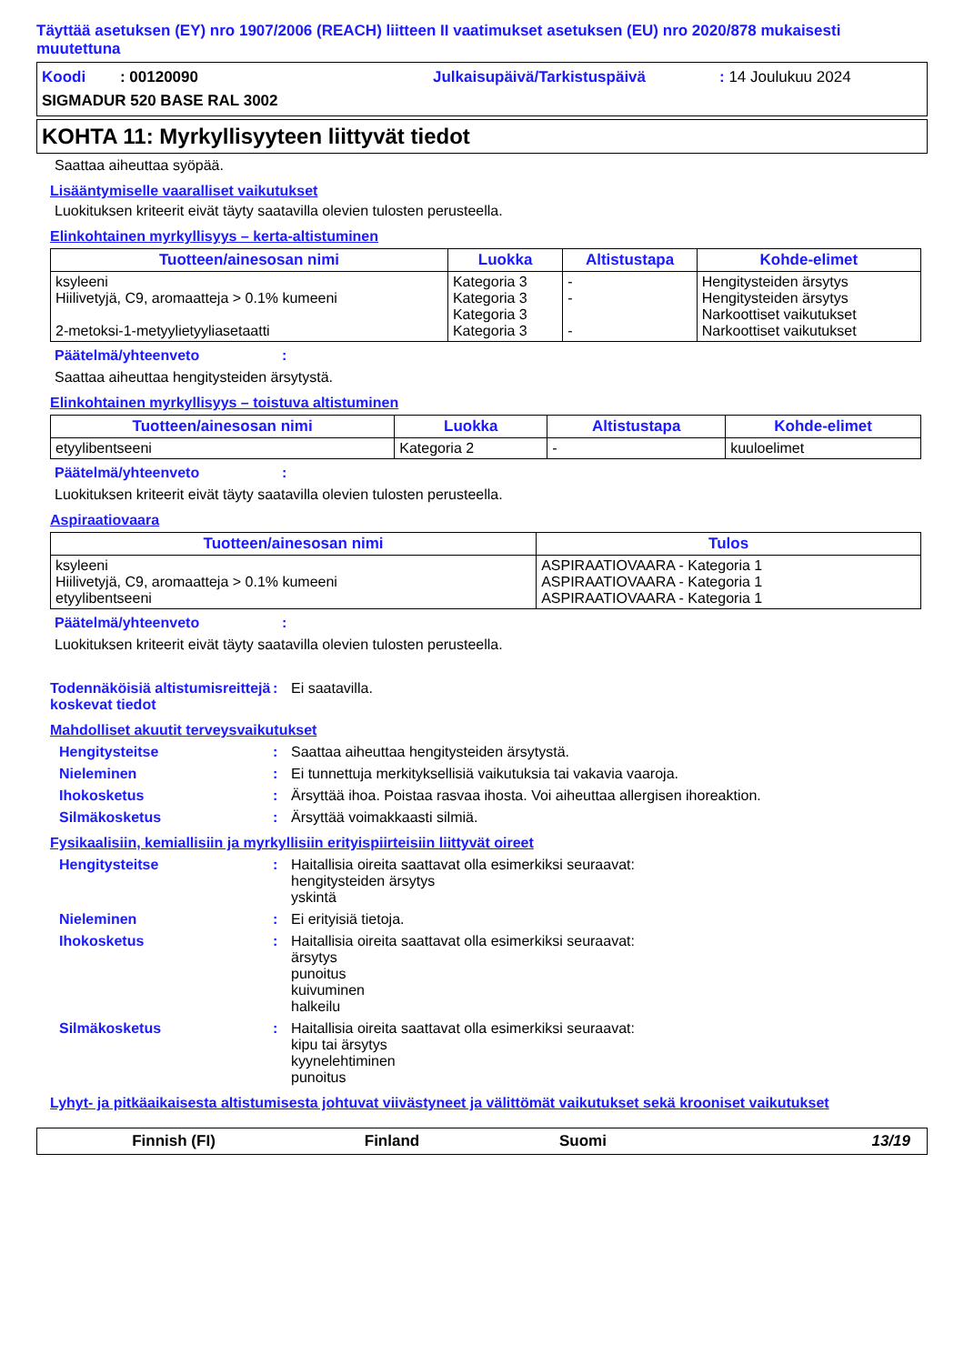Täyttää asetuksen (EY) nro 1907/2006 (REACH) liitteen II vaatimukset asetuksen (EU) nro 2020/878 mukaisesti muutettuna
Koodi : 00120090
Julkaisupäivä/Tarkistuspäivä
: 14 Joulukuu 2024
SIGMADUR 520 BASE RAL 3002
KOHTA 11: Myrkyllisyyteen liittyvät tiedot
Saattaa aiheuttaa syöpää.
Lisääntymiselle vaaralliset vaikutukset
Luokituksen kriteerit eivät täyty saatavilla olevien tulosten perusteella.
Elinkohtainen myrkyllisyys – kerta-altistuminen
| Tuotteen/ainesosan nimi | Luokka | Altistustapa | Kohde-elimet |
| --- | --- | --- | --- |
| ksyleeni Hiilivetyjä, C9, aromaatteja > 0.1% kumeeni 2-metoksi-1-metyylietyyliasetaatti | Kategoria 3 Kategoria 3 Kategoria 3 Kategoria 3 | - - - | Hengitysteiden ärsytys Hengitysteiden ärsytys Narkoottiset vaikutukset Narkoottiset vaikutukset |
Päätelmä/yhteenveto :
Saattaa aiheuttaa hengitysteiden ärsytystä.
Elinkohtainen myrkyllisyys – toistuva altistuminen
| Tuotteen/ainesosan nimi | Luokka | Altistustapa | Kohde-elimet |
| --- | --- | --- | --- |
| etyylibentseeni | Kategoria 2 | - | kuuloelimet |
Päätelmä/yhteenveto :
Luokituksen kriteerit eivät täyty saatavilla olevien tulosten perusteella.
Aspiraatiovaara
| Tuotteen/ainesosan nimi | Tulos |
| --- | --- |
| ksyleeni Hiilivetyjä, C9, aromaatteja > 0.1% kumeeni etyylibentseeni | ASPIRAATIOVAARA - Kategoria 1 ASPIRAATIOVAARA - Kategoria 1 ASPIRAATIOVAARA - Kategoria 1 |
Päätelmä/yhteenveto :
Luokituksen kriteerit eivät täyty saatavilla olevien tulosten perusteella.
Todennäköisiä altistumisreittejä koskevat tiedot
: Ei saatavilla.
Mahdolliset akuutit terveysvaikutukset
Hengitysteitse : Saattaa aiheuttaa hengitysteiden ärsytystä.
Nieleminen : Ei tunnettuja merkityksellisiä vaikutuksia tai vakavia vaaroja.
Ihokosketus : Ärsyttää ihoa. Poistaa rasvaa ihosta. Voi aiheuttaa allergisen ihoreaktion.
Silmäkosketus : Ärsyttää voimakkaasti silmiä.
Fysikaalisiin, kemiallisiin ja myrkyllisiin erityispiirteisiin liittyvät oireet
Hengitysteitse : Haitallisia oireita saattavat olla esimerkiksi seuraavat:
hengitysteiden ärsytys
yskintä
Nieleminen : Ei erityisiä tietoja.
Ihokosketus : Haitallisia oireita saattavat olla esimerkiksi seuraavat:
ärsytys
punoitus
kuivuminen
halkeilu
Silmäkosketus : Haitallisia oireita saattavat olla esimerkiksi seuraavat:
kipu tai ärsytys
kyynelehtiminen
punoitus
Lyhyt- ja pitkäaikaisesta altistumisesta johtuvat viivästyneet ja välittömät vaikutukset sekä krooniset vaikutukset
Finnish (FI) Finland Suomi 13/19